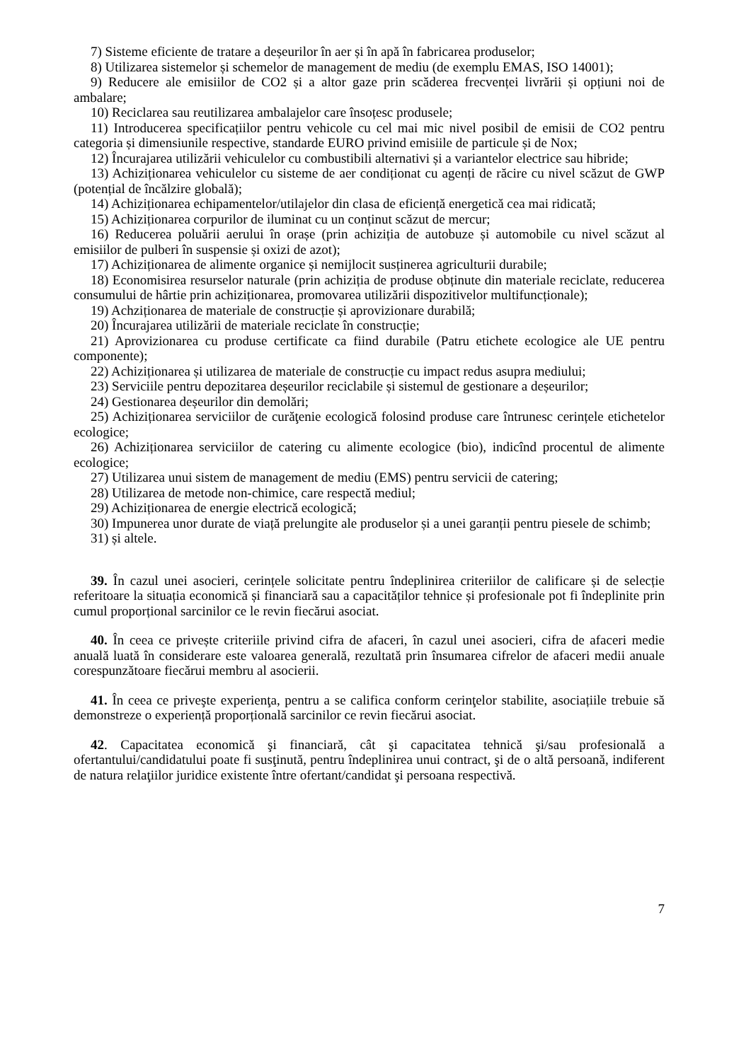7) Sisteme eficiente de tratare a deșeurilor în aer și în apă în fabricarea produselor;
8) Utilizarea sistemelor și schemelor de management de mediu (de exemplu EMAS, ISO 14001);
9) Reducere ale emisiilor de CO2 și a altor gaze prin scăderea frecvenței livrării și opțiuni noi de ambalare;
10) Reciclarea sau reutilizarea ambalajelor care însoțesc produsele;
11) Introducerea specificațiilor pentru vehicole cu cel mai mic nivel posibil de emisii de CO2 pentru categoria și dimensiunile respective, standarde EURO privind emisiile de particule și de Nox;
12) Încurajarea utilizării vehiculelor cu combustibili alternativi și a variantelor electrice sau hibride;
13) Achiziționarea vehiculelor cu sisteme de aer condiționat cu agenți de răcire cu nivel scăzut de GWP (potențial de încălzire globală);
14) Achiziționarea echipamentelor/utilajelor din clasa de eficiență energetică cea mai ridicată;
15) Achiziționarea corpurilor de iluminat cu un conținut scăzut de mercur;
16) Reducerea poluării aerului în orașe (prin achiziția de autobuze și automobile cu nivel scăzut al emisiilor de pulberi în suspensie și oxizi de azot);
17) Achiziționarea de alimente organice și nemijlocit susținerea agriculturii durabile;
18) Economisirea resurselor naturale (prin achiziția de produse obținute din materiale reciclate, reducerea consumului de hârtie prin achiziționarea, promovarea utilizării dispozitivelor multifuncționale);
19) Achziționarea de materiale de construcție și aprovizionare durabilă;
20) Încurajarea utilizării de materiale reciclate în construcție;
21) Aprovizionarea cu produse certificate ca fiind durabile (Patru etichete ecologice ale UE pentru componente);
22) Achiziționarea și utilizarea de materiale de construcție cu impact redus asupra mediului;
23) Serviciile pentru depozitarea deșeurilor reciclabile și sistemul de gestionare a deșeurilor;
24) Gestionarea deșeurilor din demolări;
25) Achiziționarea serviciilor de curăţenie ecologică folosind produse care întrunesc cerințele etichetelor ecologice;
26) Achiziționarea serviciilor de catering cu alimente ecologice (bio), indicînd procentul de alimente ecologice;
27) Utilizarea unui sistem de management de mediu (EMS) pentru servicii de catering;
28) Utilizarea de metode non-chimice, care respectă mediul;
29) Achiziționarea de energie electrică ecologică;
30) Impunerea unor durate de viață prelungite ale produselor și a unei garanții pentru piesele de schimb;
31) și altele.
39. În cazul unei asocieri, cerințele solicitate pentru îndeplinirea criteriilor de calificare și de selecție referitoare la situația economică și financiară sau a capacităților tehnice și profesionale pot fi îndeplinite prin cumul proporțional sarcinilor ce le revin fiecărui asociat.
40. În ceea ce privește criteriile privind cifra de afaceri, în cazul unei asocieri, cifra de afaceri medie anuală luată în considerare este valoarea generală, rezultată prin însumarea cifrelor de afaceri medii anuale corespunzătoare fiecărui membru al asocierii.
41. În ceea ce priveşte experienţa, pentru a se califica conform cerinţelor stabilite, asociațiile trebuie să demonstreze o experiență proporțională sarcinilor ce revin fiecărui asociat.
42. Capacitatea economică şi financiară, cât şi capacitatea tehnică şi/sau profesională a ofertantului/candidatului poate fi susţinută, pentru îndeplinirea unui contract, şi de o altă persoană, indiferent de natura relaţiilor juridice existente între ofertant/candidat şi persoana respectivă.
7